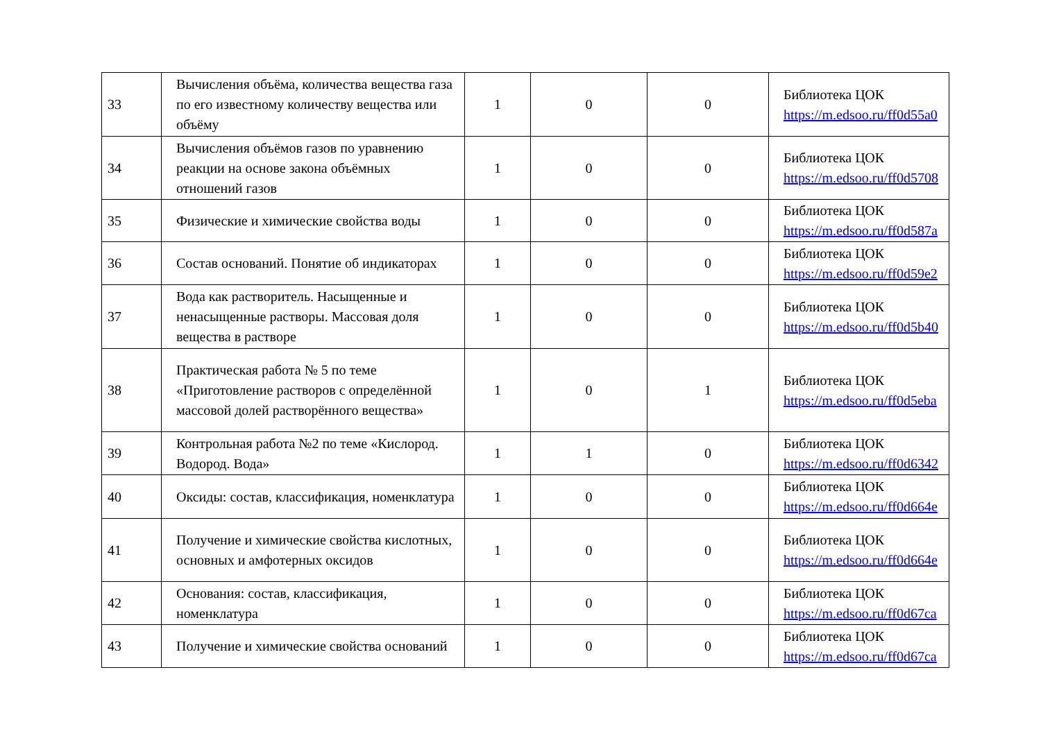| 33 | Вычисления объёма, количества вещества газа по его известному количеству вещества или объёму | 1 | 0 | 0 | Библиотека ЦОК https://m.edsoo.ru/ff0d55a0 |
| 34 | Вычисления объёмов газов по уравнению реакции на основе закона объёмных отношений газов | 1 | 0 | 0 | Библиотека ЦОК https://m.edsoo.ru/ff0d5708 |
| 35 | Физические и химические свойства воды | 1 | 0 | 0 | Библиотека ЦОК https://m.edsoo.ru/ff0d587a |
| 36 | Состав оснований. Понятие об индикаторах | 1 | 0 | 0 | Библиотека ЦОК https://m.edsoo.ru/ff0d59e2 |
| 37 | Вода как растворитель. Насыщенные и ненасыщенные растворы. Массовая доля вещества в растворе | 1 | 0 | 0 | Библиотека ЦОК https://m.edsoo.ru/ff0d5b40 |
| 38 | Практическая работа № 5 по теме «Приготовление растворов с определённой массовой долей растворённого вещества» | 1 | 0 | 1 | Библиотека ЦОК https://m.edsoo.ru/ff0d5eba |
| 39 | Контрольная работа №2 по теме «Кислород. Водород. Вода» | 1 | 1 | 0 | Библиотека ЦОК https://m.edsoo.ru/ff0d6342 |
| 40 | Оксиды: состав, классификация, номенклатура | 1 | 0 | 0 | Библиотека ЦОК https://m.edsoo.ru/ff0d664e |
| 41 | Получение и химические свойства кислотных, основных и амфотерных оксидов | 1 | 0 | 0 | Библиотека ЦОК https://m.edsoo.ru/ff0d664e |
| 42 | Основания: состав, классификация, номенклатура | 1 | 0 | 0 | Библиотека ЦОК https://m.edsoo.ru/ff0d67ca |
| 43 | Получение и химические свойства оснований | 1 | 0 | 0 | Библиотека ЦОК https://m.edsoo.ru/ff0d67ca |